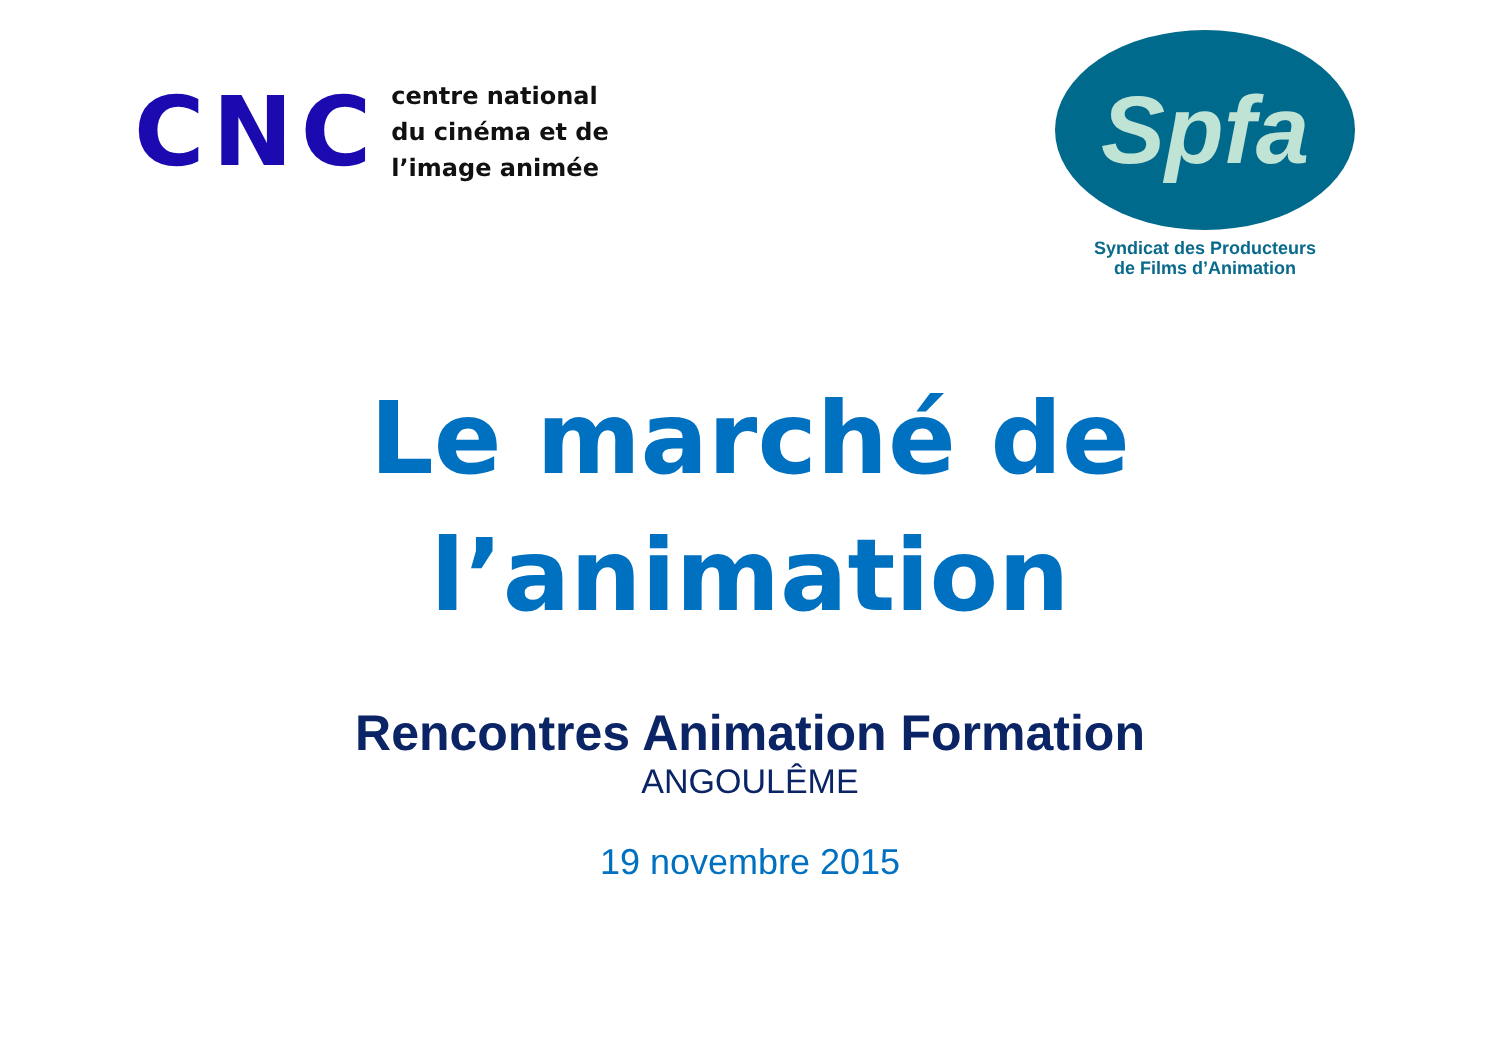CNC
centre national
du cinéma et de
l’image animée
Spfa
Syndicat des Producteurs
de Films d’Animation
Le marché de
l’animation
Rencontres Animation Formation
ANGOULÊME
19 novembre 2015